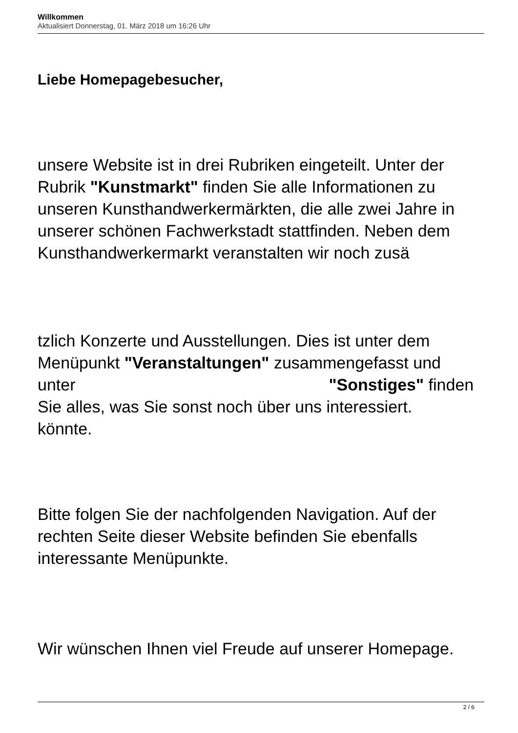Willkommen
Aktualisiert Donnerstag, 01. März 2018 um 16:26 Uhr
Liebe Homepagebesucher,
unsere Website ist in drei Rubriken eingeteilt. Unter der Rubrik "Kunstmarkt" finden Sie alle Informationen zu unseren Kunsthandwerkermärkten, die alle zwei Jahre in unserer schönen Fachwerkstadt stattfinden. Neben dem Kunsthandwerkermarkt veranstalten wir noch zusä
tzlich Konzerte und Ausstellungen. Dies ist unter dem Menüpunkt "Veranstaltungen" zusammengefasst und
unter "Sonstiges" finden
Sie alles, was Sie sonst noch über uns interessiert.
könnte.
Bitte folgen Sie der nachfolgenden Navigation. Auf der rechten Seite dieser Website befinden Sie ebenfalls interessante Menüpunkte.
Wir wünschen Ihnen viel Freude auf unserer Homepage.
2 / 6